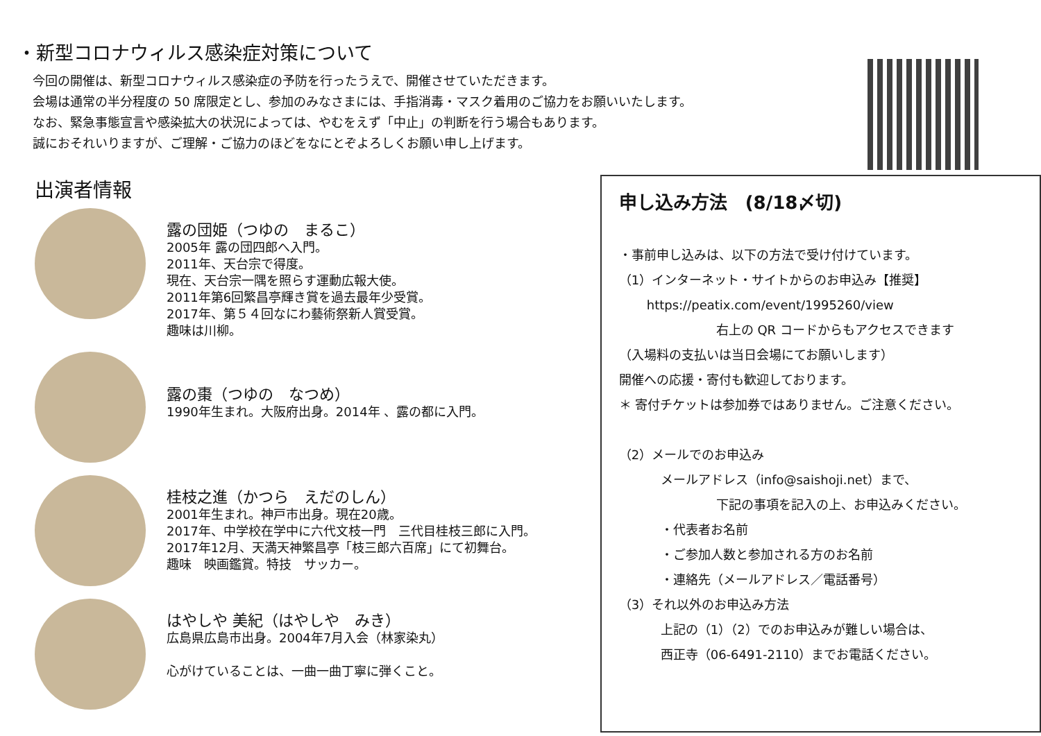・新型コロナウィルス感染症対策について
今回の開催は、新型コロナウィルス感染症の予防を行ったうえで、開催させていただきます。
会場は通常の半分程度の 50 席限定とし、参加のみなさまには、手指消毒・マスク着用のご協力をお願いいたします。
なお、緊急事態宣言や感染拡大の状況によっては、やむをえず「中止」の判断を行う場合もあります。
誠におそれいりますが、ご理解・ご協力のほどをなにとぞよろしくお願い申し上げます。
出演者情報
露の団姫（つゆの　まるこ）
2005年 露の団四郎へ入門。
2011年、天台宗で得度。
現在、天台宗一隅を照らす運動広報大使。
2011年第6回繁昌亭輝き賞を過去最年少受賞。
2017年、第５４回なにわ藝術祭新人賞受賞。
趣味は川柳。
露の棗（つゆの　なつめ）
1990年生まれ。大阪府出身。2014年 、露の都に入門。
桂枝之進（かつら　えだのしん）
2001年生まれ。神戸市出身。現在20歳。
2017年、中学校在学中に六代文枝一門　三代目桂枝三郎に入門。
2017年12月、天満天神繁昌亭「枝三郎六百席」にて初舞台。
趣味　映画鑑賞。特技　サッカー。
はやしや 美紀（はやしや　みき）
広島県広島市出身。2004年7月入会（林家染丸）
心がけていることは、一曲一曲丁寧に弾くこと。
申し込み方法　(8/18〆切)
・事前申し込みは、以下の方法で受け付けています。
（1）インターネット・サイトからのお申込み【推奨】
https://peatix.com/event/1995260/view
右上の QR コードからもアクセスできます
（入場料の支払いは当日会場にてお願いします）
開催への応援・寄付も歓迎しております。
＊ 寄付チケットは参加券ではありません。ご注意ください。
（2）メールでのお申込み
メールアドレス（info@saishoji.net）まで、
下記の事項を記入の上、お申込みください。
・代表者お名前
・ご参加人数と参加される方のお名前
・連絡先（メールアドレス／電話番号）
（3）それ以外のお申込み方法
上記の（1）（2）でのお申込みが難しい場合は、
西正寺（06-6491-2110）までお電話ください。